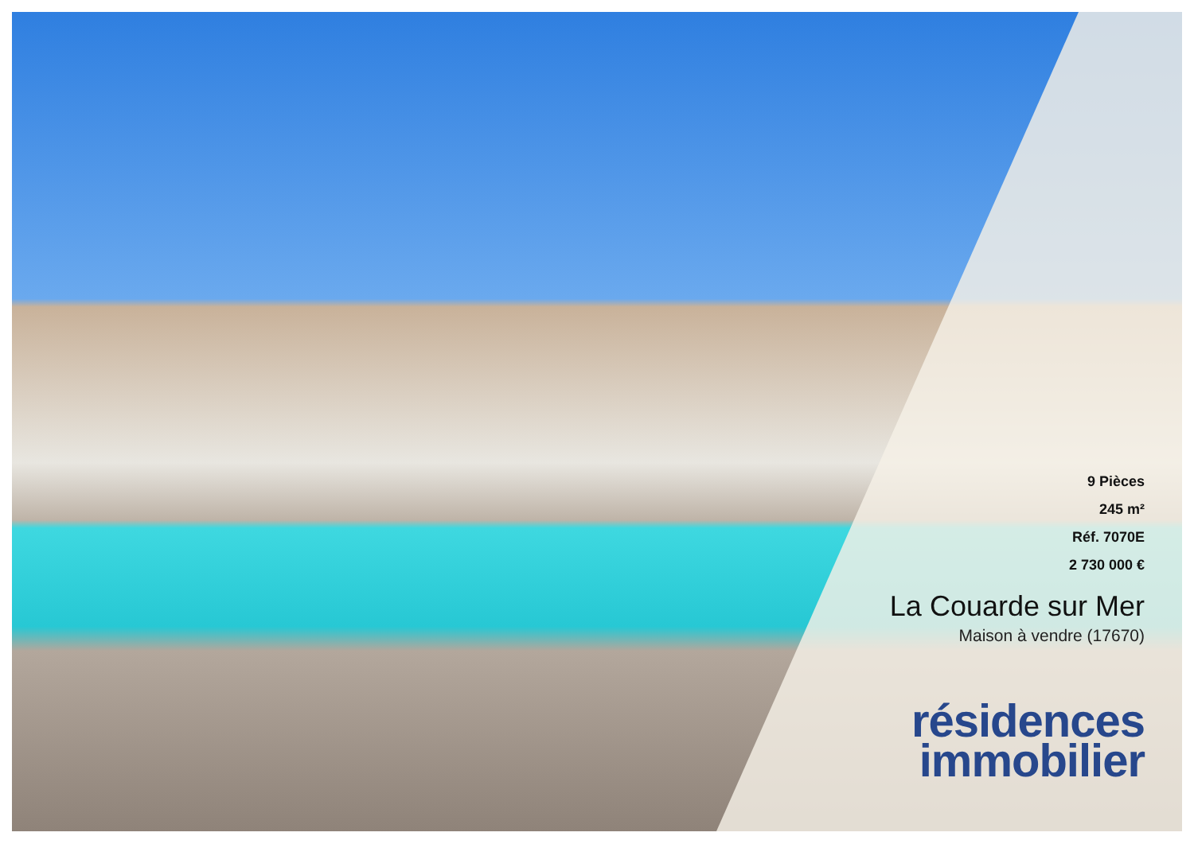9 Pièces
245 m²
Réf. 7070E
2 730 000 €
La Couarde sur Mer
Maison à vendre (17670)
résidences
immobilier